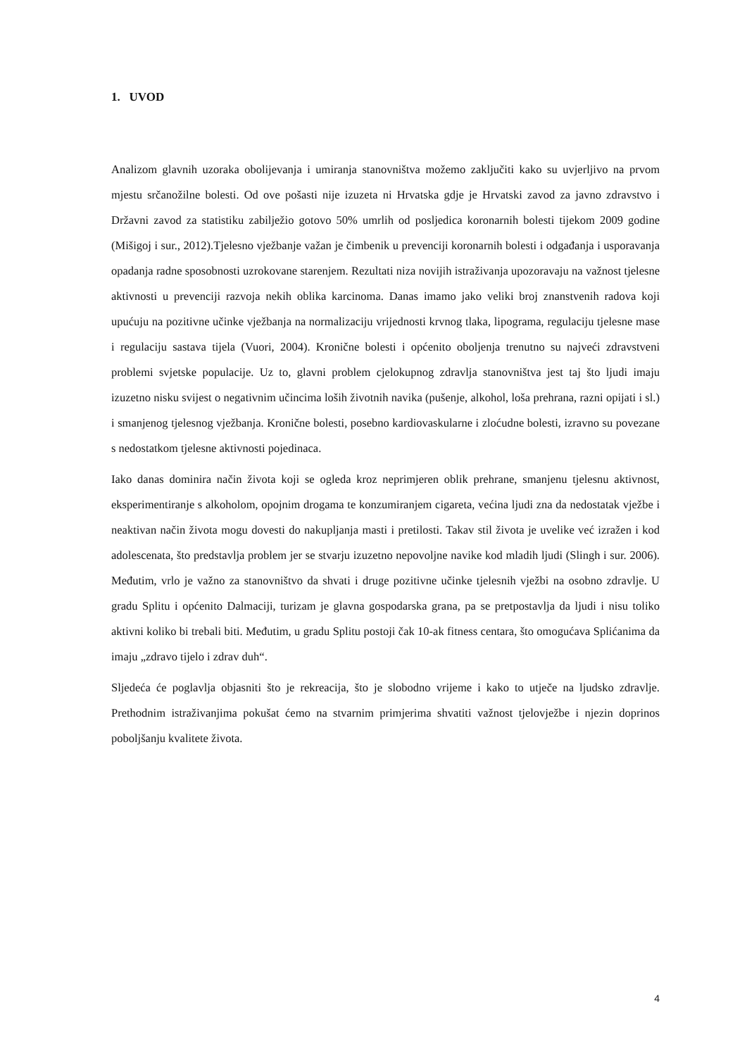1. UVOD
Analizom glavnih uzoraka obolijevanja i umiranja stanovništva možemo zaključiti kako su uvjerljivo na prvom mjestu srčanožilne bolesti. Od ove pošasti nije izuzeta ni Hrvatska gdje je Hrvatski zavod za javno zdravstvo i Državni zavod za statistiku zabilježio gotovo 50% umrlih od posljedica koronarnih bolesti tijekom 2009 godine (Mišigoj i sur., 2012).Tjelesno vježbanje važan je čimbenik u prevenciji koronarnih bolesti i odgađanja i usporavanja opadanja radne sposobnosti uzrokovane starenjem. Rezultati niza novijih istraživanja upozoravaju na važnost tjelesne aktivnosti u prevenciji razvoja nekih oblika karcinoma. Danas imamo jako veliki broj znanstvenih radova koji upućuju na pozitivne učinke vježbanja na normalizaciju vrijednosti krvnog tlaka, lipograma, regulaciju tjelesne mase i regulaciju sastava tijela (Vuori, 2004). Kronične bolesti i općenito oboljenja trenutno su najveći zdravstveni problemi svjetske populacije. Uz to, glavni problem cjelokupnog zdravlja stanovništva jest taj što ljudi imaju izuzetno nisku svijest o negativnim učincima loših životnih navika (pušenje, alkohol, loša prehrana, razni opijati i sl.) i smanjenog tjelesnog vježbanja. Kronične bolesti, posebno kardiovaskularne i zloćudne bolesti, izravno su povezane s nedostatkom tjelesne aktivnosti pojedinaca.
Iako danas dominira način života koji se ogleda kroz neprimjeren oblik prehrane, smanjenu tjelesnu aktivnost, eksperimentiranje s alkoholom, opojnim drogama te konzumiranjem cigareta, većina ljudi zna da nedostatak vježbe i neaktivan način života mogu dovesti do nakupljanja masti i pretilosti. Takav stil života je uvelike već izražen i kod adolescenata, što predstavlja problem jer se stvarju izuzetno nepovoljne navike kod mladih ljudi (Slingh i sur. 2006). Međutim, vrlo je važno za stanovništvo da shvati i druge pozitivne učinke tjelesnih vježbi na osobno zdravlje. U gradu Splitu i općenito Dalmaciji, turizam je glavna gospodarska grana, pa se pretpostavlja da ljudi i nisu toliko aktivni koliko bi trebali biti. Međutim, u gradu Splitu postoji čak 10-ak fitness centara, što omogućava Splićanima da imaju „zdravo tijelo i zdrav duh“.
Sljedeća će poglavlja objasniti što je rekreacija, što je slobodno vrijeme i kako to utječe na ljudsko zdravlje. Prethodnim istraživanjima pokušat ćemo na stvarnim primjerima shvatiti važnost tjelovježbe i njezin doprinos poboljšanju kvalitete života.
4